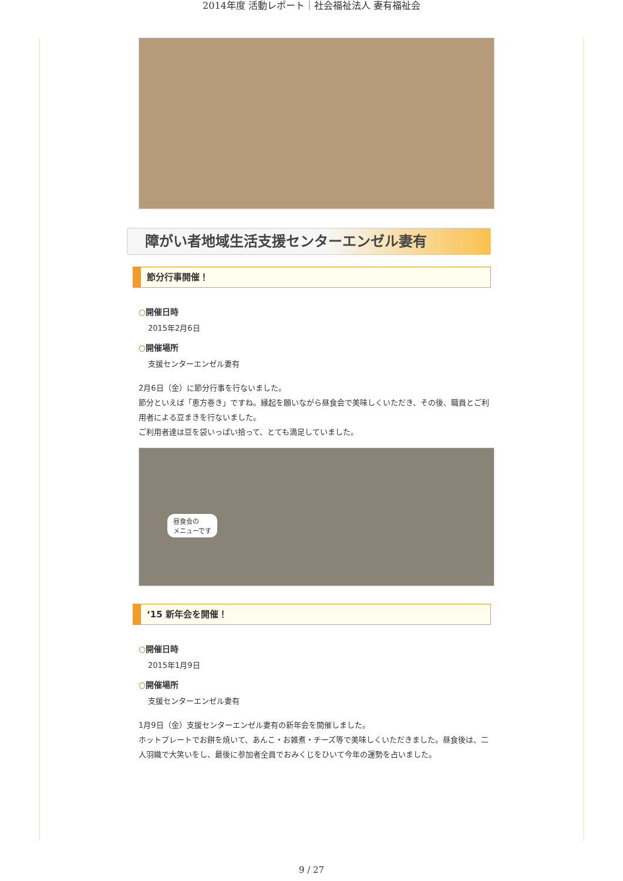2014年度 活動レポート｜社会福祉法人 妻有福祉会
障がい者地域生活支援センターエンゼル妻有
節分行事開催！
○開催日時
2015年2月6日
○開催場所
支援センターエンゼル妻有
2月6日（金）に節分行事を行ないました。
節分といえば「恵方巻き」ですね。縁起を願いながら昼食会で美味しくいただき、その後、職員とご利用者による豆まきを行ないました。
ご利用者達は豆を袋いっぱい拾って、とても満足していました。
昼食会の
メニューです
‘15 新年会を開催！
○開催日時
2015年1月9日
○開催場所
支援センターエンゼル妻有
1月9日（金）支援センターエンゼル妻有の新年会を開催しました。
ホットプレートでお餅を焼いて、あんこ・お雑煮・チーズ等で美味しくいただきました。昼食後は、二人羽織で大笑いをし、最後に参加者全員でおみくじをひいて今年の運勢を占いました。
9 / 27